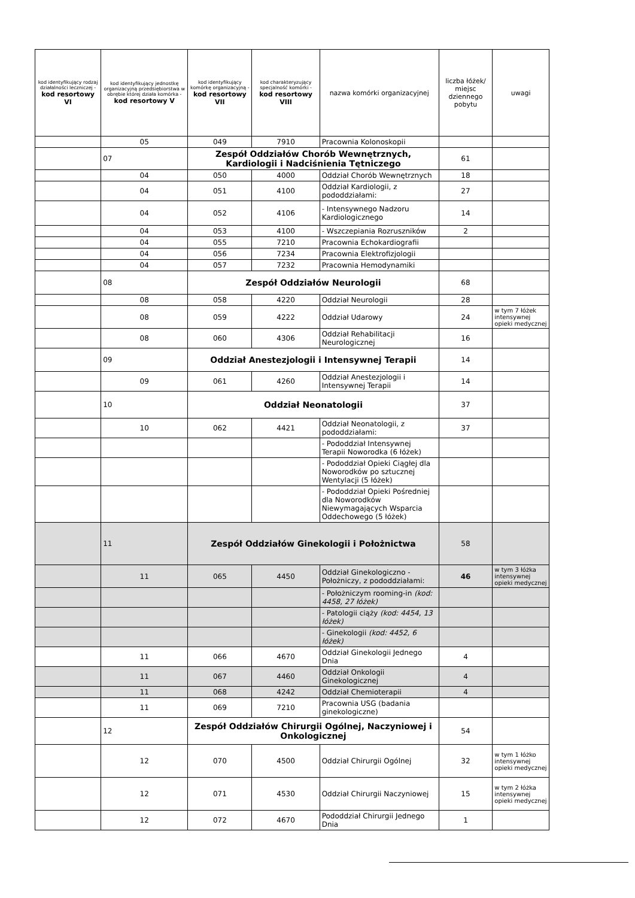| kod identyfikujący rodzaj działalności leczniczej - kod resortowy VI | kod identyfikujący jednostkę organizacyjną przedsiębiorstwa w obrębie której działa komórka - kod resortowy V | kod identyfikujący komórkę organizacyjną - kod resortowy VII | kod charakteryzujący specjalność komórki - kod resortowy VIII | nazwa komórki organizacyjnej | liczba łóżek/ miejsc dziennego pobytu | uwagi |
| --- | --- | --- | --- | --- | --- | --- |
| | 05 | 049 | 7910 | Pracownia Kolonoskopii | | |
| | 07 | Zespół Oddziałów Chorób Wewnętrznych, Kardiologii i Nadciśnienia Tętniczego | | | 61 | |
| | 04 | 050 | 4000 | Oddział Chorób Wewnętrznych | 18 | |
| | 04 | 051 | 4100 | Oddział Kardiologii, z pododdziałami: | 27 | |
| | 04 | 052 | 4106 | - Intensywnego Nadzoru Kardiologicznego | 14 | |
| | 04 | 053 | 4100 | - Wszczepiania Rozruszników | 2 | |
| | 04 | 055 | 7210 | Pracownia Echokardiografii | | |
| | 04 | 056 | 7234 | Pracownia Elektrofizjologii | | |
| | 04 | 057 | 7232 | Pracownia Hemodynamiki | | |
| | 08 | Zespół Oddziałów Neurologii | | | 68 | |
| | 08 | 058 | 4220 | Oddział Neurologii | 28 | |
| | 08 | 059 | 4222 | Oddział Udarowy | 24 | w tym 7 łóżek intensywnej opieki medycznej |
| | 08 | 060 | 4306 | Oddział Rehabilitacji Neurologicznej | 16 | |
| | 09 | Oddział Anestezjologii i Intensywnej Terapii | | | 14 | |
| | 09 | 061 | 4260 | Oddział Anestezjologii i Intensywnej Terapii | 14 | |
| | 10 | Oddział Neonatologii | | | 37 | |
| | 10 | 062 | 4421 | Oddział Neonatologii, z pododdziałami: | 37 | |
| | | | | - Pododdział Intensywnej Terapii Noworodka (6 łóżek) | | |
| | | | | - Pododdział Opieki Ciągłej dla Noworodków po sztucznej Wentylacji (5 łóżek) | | |
| | | | | - Pododdział Opieki Pośredniej dla Noworodków Niewymagających Wsparcia Oddechowego (5 łóżek) | | |
| | 11 | Zespół Oddziałów Ginekologii i Położnictwa | | | 58 | |
| | 11 | 065 | 4450 | Oddział Ginekologiczno - Położniczy, z pododdziałami: | 46 | w tym 3 łóżka intensywnej opieki medycznej |
| | | | | - Położniczym rooming-in (kod: 4458, 27 łóżek) | | |
| | | | | - Patologii ciąży (kod: 4454, 13 łóżek) | | |
| | | | | - Ginekologii (kod: 4452, 6 łóżek) | | |
| | 11 | 066 | 4670 | Oddział Ginekologii Jednego Dnia | 4 | |
| | 11 | 067 | 4460 | Oddział Onkologii Ginekologicznej | 4 | |
| | 11 | 068 | 4242 | Oddział Chemioterapii | 4 | |
| | 11 | 069 | 7210 | Pracownia USG (badania ginekologiczne) | | |
| | 12 | Zespół Oddziałów Chirurgii Ogólnej, Naczyniowej i Onkologicznej | | | 54 | |
| | 12 | 070 | 4500 | Oddział Chirurgii Ogólnej | 32 | w tym 1 łóżko intensywnej opieki medycznej |
| | 12 | 071 | 4530 | Oddział Chirurgii Naczyniowej | 15 | w tym 2 łóżka intensywnej opieki medycznej |
| | 12 | 072 | 4670 | Pododdział Chirurgii Jednego Dnia | 1 | |